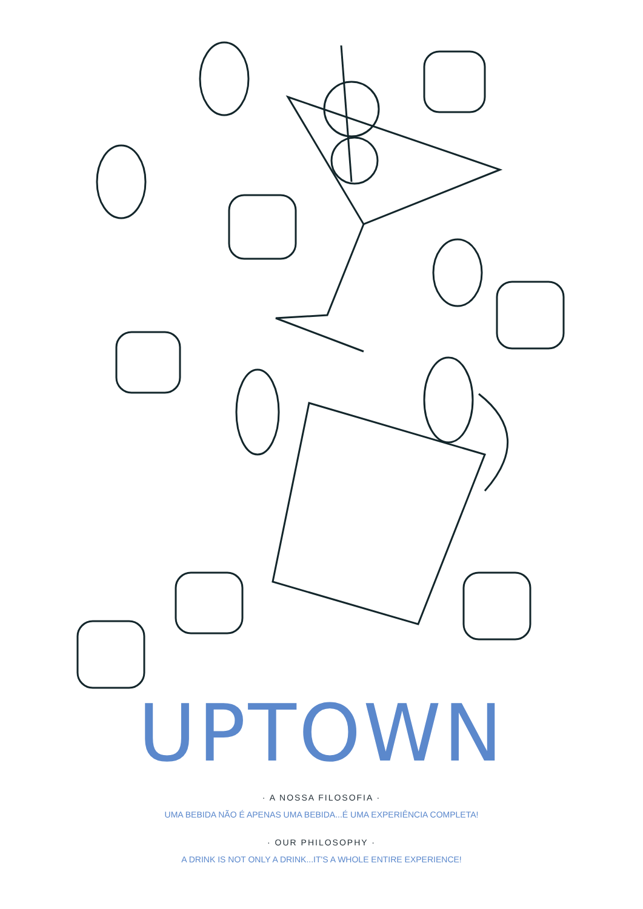UPTOWN
· A NOSSA FILOSOFIA ·
UMA BEBIDA NÃO É APENAS UMA BEBIDA...É UMA EXPERIÊNCIA COMPLETA!
· OUR PHILOSOPHY ·
A DRINK IS NOT ONLY A DRINK...IT'S A WHOLE ENTIRE EXPERIENCE!